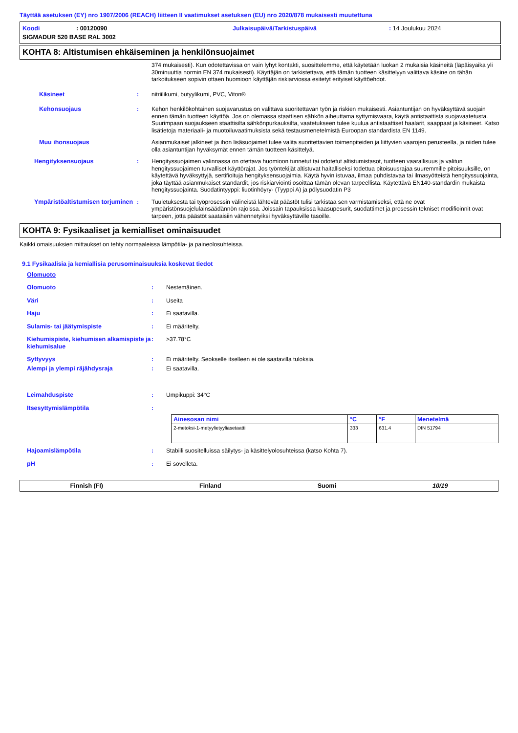Täyttää asetuksen (EY) nro 1907/2006 (REACH) liitteen II vaatimukset asetuksen (EU) nro 2020/878 mukaisesti muutettuna
Koodi: 00120090 Julkaisupäivä/Tarkistuspäivä: 14 Joulukuu 2024
SIGMADUR 520 BASE RAL 3002
KOHTA 8: Altistumisen ehkäiseminen ja henkilönsuojaimet
374 mukaisesti). Kun odotettavissa on vain lyhyt kontakti, suosittelemme, että käytetään luokan 2 mukaisia käsineitä (läpäisyaika yli 30minuuttia normin EN 374 mukaisesti). Käyttäjän on tarkistettava, että tämän tuotteen käsittelyyn valittava käsine on tähän tarkoitukseen sopivin ottaen huomioon käyttäjän riskiarviossa esitetyt erityiset käyttöehdot.
Käsineet: nitriilikumi, butyylikumi, PVC, Viton®
Kehonsuojaus: Kehon henkilökohtainen suojavarustus on valittava suoritettavan työn ja riskien mukaisesti. Asiantuntijan on hyväksyttävä suojain ennen tämän tuotteen käyttöä. Jos on olemassa staattisen sähkön aiheuttama syttymisvaara, käytä antistaattista suojavaatetusta. Suurimpaan suojaukseen staattisilta sähkönpurkauksilta, vaatetukseen tulee kuulua antistaattiset haalarit, saappaat ja käsineet. Katso lisätietoja materiaali- ja muotoiluvaatimuksista sekä testausmenetelmistä Euroopan standardista EN 1149.
Muu ihonsuojaus Asianmukaiset jalkineet ja ihon lisäsuojaimet tulee valita suoritettavien toimenpiteiden ja liittyvien vaarojen perusteella, ja niiden tulee olla asiantuntijan hyväksymät ennen tämän tuotteen käsittelyä.
Hengityksensuojaus: Hengityssuojaimen valinnassa on otettava huomioon tunnetut tai odotetut altistumistasot, tuotteen vaarallisuus ja valitun hengityssuojaimen turvalliset käyttörajat. Jos työntekijät altistuvat haitalliseksi todettua pitoisuusrajaa suuremmille pitoisuuksille, on käytettävä hyväksyttyjä, sertifioituja hengityksensuojaimia. Käytä hyvin istuvaa, ilmaa puhdistavaa tai ilmasyötteistä hengityssuojainta, joka täyttää asianmukaiset standardit, jos riskiarviointi osoittaa tämän olevan tarpeellista. Käytettävä EN140-standardin mukaista hengityssuojainta. Suodatintyyppi: liuotinhöyry- (Tyyppi A) ja pölysuodatin P3
Ympäristöaltistumisen torjuminen: Tuuletuksesta tai työprosessin välineistä lähtevät päästöt tulisi tarkistaa sen varmistamiseksi, että ne ovat ympäristönsuojelulainsäädännön rajoissa. Joissain tapauksissa kaasupesurit, suodattimet ja prosessin tekniset modifioinnit ovat tarpeen, jotta päästöt saataisiin vähennetyiksi hyväksyttäville tasoille.
KOHTA 9: Fysikaaliset ja kemialliset ominaisuudet
Kaikki omaisuuksien mittaukset on tehty normaaleissa lämpötila- ja paineolosuhteissa.
9.1 Fysikaalisia ja kemiallisia perusominaisuuksia koskevat tiedot
Olomuoto
Olomuoto: Nestemäinen.
Väri: Useita
Haju: Ei saatavilla.
Sulamis- tai jäätymispiste: Ei määritelty.
Kiehumispiste, kiehumisen alkamispiste ja kiehumisalue: >37.78°C
Syttyvyys: Ei määritelty. Seokselle itselleen ei ole saatavilla tuloksia.
Alempi ja ylempi räjähdysraja: Ei saatavilla.
Leimahduspiste: Umpikuppi: 34°C
Itsesyttymislämpötila:
| Ainesosan nimi | °C | °F | Menetelmä |
| --- | --- | --- | --- |
| 2-metoksi-1-metyylietyyliasetaatti | 333 | 631.4 | DIN 51794 |
Hajoamislämpötila: Stabiili suositelluissa säilytys- ja käsittelyolosuhteissa (katso Kohta 7).
pH: Ei sovelleta.
Finnish (FI) Finland Suomi 10/19